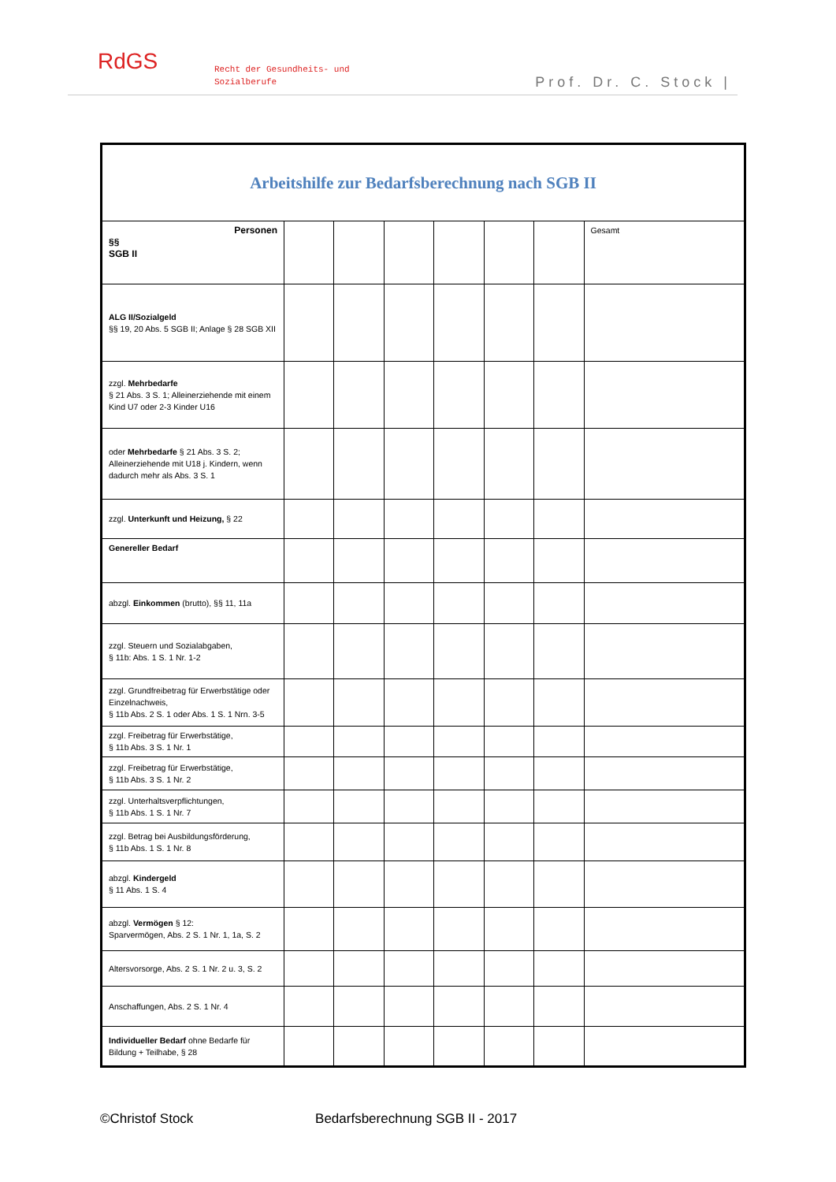RdGS
Recht der Gesundheits- und
Sozialberufe
Prof. Dr. C. Stock |
| Arbeitshilfe zur Bedarfsberechnung nach SGB II | | | | | | | |
| Personen §§ SGB II | | | | | | | Gesamt |
| ALG II/Sozialgeld §§ 19, 20 Abs. 5 SGB II; Anlage § 28 SGB XII | | | | | | | |
| zzgl. Mehrbedarfe § 21 Abs. 3 S. 1; Alleinerziehende mit einem Kind U7 oder 2-3 Kinder U16 | | | | | | | |
| oder Mehrbedarfe § 21 Abs. 3 S. 2; Alleinerziehende mit U18 j. Kindern, wenn dadurch mehr als Abs. 3 S. 1 | | | | | | | |
| zzgl. Unterkunft und Heizung, § 22 | | | | | | | |
| Genereller Bedarf | | | | | | | |
| abzgl. Einkommen (brutto), §§ 11, 11a | | | | | | | |
| zzgl. Steuern und Sozialabgaben, § 11b: Abs. 1 S. 1 Nr. 1-2 | | | | | | | |
| zzgl. Grundfreibetrag für Erwerbstätige oder Einzelnachweis, § 11b Abs. 2 S. 1 oder Abs. 1 S. 1 Nrn. 3-5 | | | | | | | |
| zzgl. Freibetrag für Erwerbstätige, § 11b Abs. 3 S. 1 Nr. 1 | | | | | | | |
| zzgl. Freibetrag für Erwerbstätige, § 11b Abs. 3 S. 1 Nr. 2 | | | | | | | |
| zzgl. Unterhaltsverpflichtungen, § 11b Abs. 1 S. 1 Nr. 7 | | | | | | | |
| zzgl. Betrag bei Ausbildungsförderung, § 11b Abs. 1 S. 1 Nr. 8 | | | | | | | |
| abzgl. Kindergeld § 11 Abs. 1 S. 4 | | | | | | | |
| abzgl. Vermögen § 12: Sparvermögen, Abs. 2 S. 1 Nr. 1, 1a, S. 2 | | | | | | | |
| Altersvorsorge, Abs. 2 S. 1 Nr. 2 u. 3, S. 2 | | | | | | | |
| Anschaffungen, Abs. 2 S. 1 Nr. 4 | | | | | | | |
| Individueller Bedarf ohne Bedarfe für Bildung + Teilhabe, § 28 | | | | | | | |
©Christof Stock Bedarfsberechnung SGB II - 2017